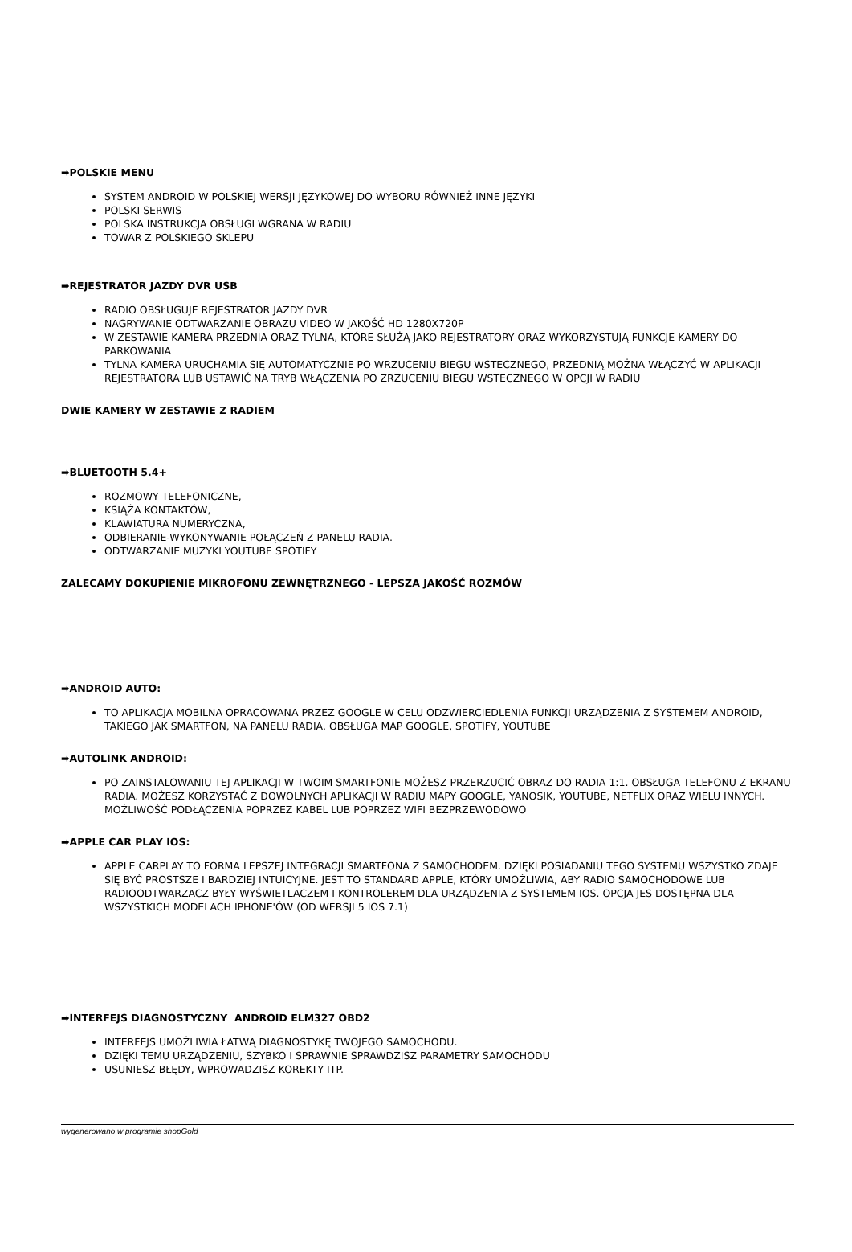➡POLSKIE MENU
SYSTEM ANDROID W POLSKIEJ WERSJI JĘZYKOWEJ DO WYBORU RÓWNIEŻ INNE JĘZYKI
POLSKI SERWIS
POLSKA INSTRUKCJA OBSŁUGI WGRANA W RADIU
TOWAR Z POLSKIEGO SKLEPU
➡REJESTRATOR JAZDY DVR USB
RADIO OBSŁUGUJE REJESTRATOR JAZDY DVR
NAGRYWANIE ODTWARZANIE OBRAZU VIDEO W JAKOŚĆ HD 1280X720P
W ZESTAWIE KAMERA PRZEDNIA ORAZ TYLNA, KTÓRE SŁUŻĄ JAKO REJESTRATORY ORAZ WYKORZYSTUJĄ FUNKCJE KAMERY DO PARKOWANIA
TYLNA KAMERA URUCHAMIA SIĘ AUTOMATYCZNIE PO WRZUCENIU BIEGU WSTECZNEGO, PRZEDNIĄ MOŻNA WŁĄCZYĆ W APLIKACJI REJESTRATORA LUB USTAWIĆ NA TRYB WŁĄCZENIA PO ZRZUCENIU BIEGU WSTECZNEGO W OPCJI W RADIU
DWIE KAMERY W ZESTAWIE Z RADIEM
➡BLUETOOTH 5.4+
ROZMOWY TELEFONICZNE,
KSIĄŻA KONTAKTÓW,
KLAWIATURA NUMERYCZNA,
ODBIERANIE-WYKONYWANIE POŁĄCZEŃ Z PANELU RADIA.
ODTWARZANIE MUZYKI YOUTUBE SPOTIFY
ZALECAMY DOKUPIENIE MIKROFONU ZEWNĘTRZNEGO - LEPSZA JAKOŚĆ ROZMÓW
➡ANDROID AUTO:
TO APLIKACJA MOBILNA OPRACOWANA PRZEZ GOOGLE W CELU ODZWIERCIEDLENIA FUNKCJI URZĄDZENIA Z SYSTEMEM ANDROID, TAKIEGO JAK SMARTFON, NA PANELU RADIA. OBSŁUGA MAP GOOGLE, SPOTIFY, YOUTUBE
➡AUTOLINK ANDROID:
PO ZAINSTALOWANIU TEJ APLIKACJI W TWOIM SMARTFONIE MOŻESZ PRZERZUCIĆ OBRAZ DO RADIA 1:1. OBSŁUGA TELEFONU Z EKRANU RADIA. MOŻESZ KORZYSTAĆ Z DOWOLNYCH APLIKACJI W RADIU MAPY GOOGLE, YANOSIK, YOUTUBE, NETFLIX ORAZ WIELU INNYCH. MOŻLIWOŚĆ PODŁĄCZENIA POPRZEZ KABEL LUB POPRZEZ WIFI BEZPRZEWODOWO
➡APPLE CAR PLAY IOS:
APPLE CARPLAY TO FORMA LEPSZEJ INTEGRACJI SMARTFONA Z SAMOCHODEM. DZIĘKI POSIADANIU TEGO SYSTEMU WSZYSTKO ZDAJE SIĘ BYĆ PROSTSZE I BARDZIEJ INTUICYJNE. JEST TO STANDARD APPLE, KTÓRY UMOŻLIWIA, ABY RADIO SAMOCHODOWE LUB RADIOODTWARZACZ BYŁY WYŚWIETLACZEM I KONTROLEREM DLA URZĄDZENIA Z SYSTEMEM IOS. OPCJA JES DOSTĘPNA DLA WSZYSTKICH MODELACH IPHONE'ÓW (OD WERSJI 5 IOS 7.1)
➡INTERFEJS DIAGNOSTYCZNY ANDROID ELM327 OBD2
INTERFEJS UMOŻLIWIA ŁATWĄ DIAGNOSTYKĘ TWOJEGO SAMOCHODU.
DZIĘKI TEMU URZĄDZENIU, SZYBKO I SPRAWNIE SPRAWDZISZ PARAMETRY SAMOCHODU
USUNIESZ BŁĘDY, WPROWADZISZ KOREKTY ITP.
wygenerowano w programie shopGold